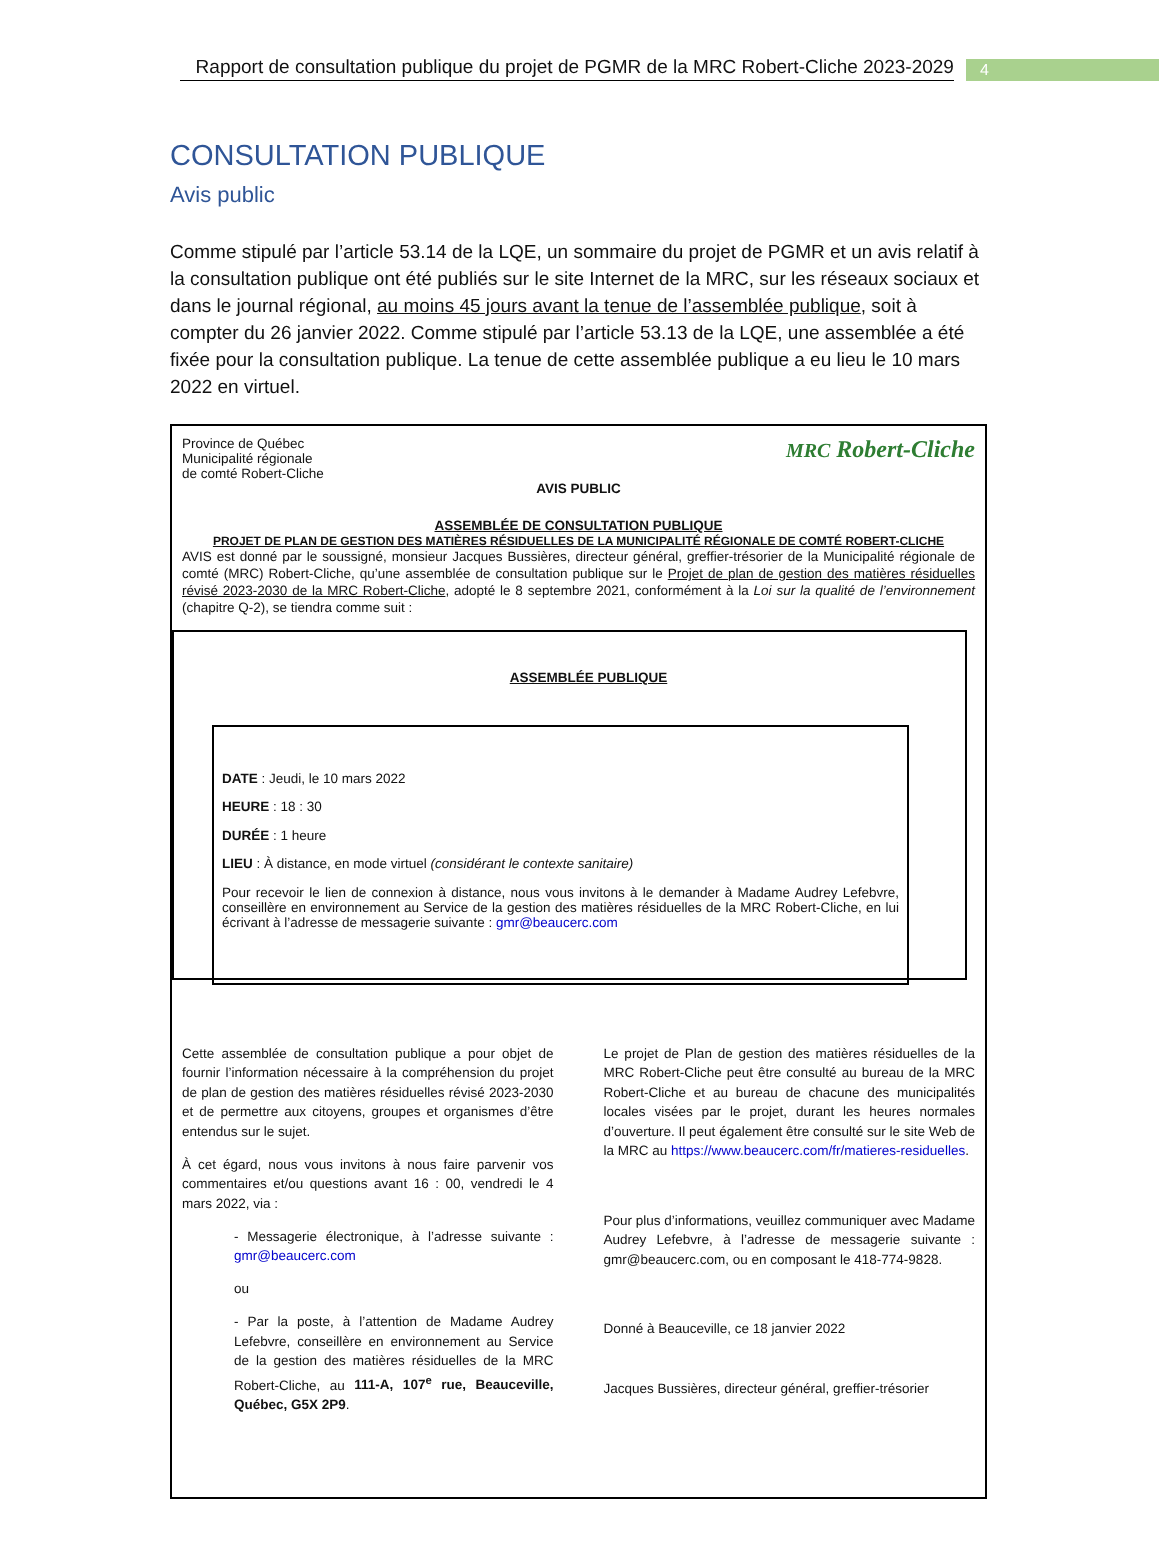Rapport de consultation publique du projet de PGMR de la MRC Robert-Cliche 2023-2029
4
CONSULTATION PUBLIQUE
Avis public
Comme stipulé par l’article 53.14 de la LQE, un sommaire du projet de PGMR et un avis relatif à la consultation publique ont été publiés sur le site Internet de la MRC, sur les réseaux sociaux et dans le journal régional, au moins 45 jours avant la tenue de l’assemblée publique, soit à compter du 26 janvier 2022. Comme stipulé par l’article 53.13 de la LQE, une assemblée a été fixée pour la consultation publique. La tenue de cette assemblée publique a eu lieu le 10 mars 2022 en virtuel.
Province de Québec
Municipalité régionale
de comté Robert-Cliche
MRC Robert-Cliche
AVIS PUBLIC
ASSEMBLÉE DE CONSULTATION PUBLIQUE
PROJET DE PLAN DE GESTION DES MATIÈRES RÉSIDUELLES DE LA MUNICIPALITÉ RÉGIONALE DE COMTÉ ROBERT-CLICHE
AVIS est donné par le soussigné, monsieur Jacques Bussières, directeur général, greffier-trésorier de la Municipalité régionale de comté (MRC) Robert-Cliche, qu’une assemblée de consultation publique sur le Projet de plan de gestion des matières résiduelles révisé 2023-2030 de la MRC Robert-Cliche, adopté le 8 septembre 2021, conformément à la Loi sur la qualité de l’environnement (chapitre Q-2), se tiendra comme suit :
ASSEMBLÉE PUBLIQUE
DATE : Jeudi, le 10 mars 2022
HEURE : 18 : 30
DURÉE : 1 heure
LIEU : À distance, en mode virtuel (considérant le contexte sanitaire)
Pour recevoir le lien de connexion à distance, nous vous invitons à le demander à Madame Audrey Lefebvre, conseillère en environnement au Service de la gestion des matières résiduelles de la MRC Robert-Cliche, en lui écrivant à l’adresse de messagerie suivante : gmr@beaucerc.com
Cette assemblée de consultation publique a pour objet de fournir l’information nécessaire à la compréhension du projet de plan de gestion des matières résiduelles révisé 2023-2030 et de permettre aux citoyens, groupes et organismes d’être entendus sur le sujet.
À cet égard, nous vous invitons à nous faire parvenir vos commentaires et/ou questions avant 16 : 00, vendredi le 4 mars 2022, via :
- Messagerie électronique, à l’adresse suivante : gmr@beaucerc.com
ou
- Par la poste, à l’attention de Madame Audrey Lefebvre, conseillère en environnement au Service de la gestion des matières résiduelles de la MRC Robert-Cliche, au 111-A, 107<sup>e</sup> rue, Beauceville, Québec, G5X 2P9.
Le projet de Plan de gestion des matières résiduelles de la MRC Robert-Cliche peut être consulté au bureau de la MRC Robert-Cliche et au bureau de chacune des municipalités locales visées par le projet, durant les heures normales d’ouverture. Il peut également être consulté sur le site Web de la MRC au https://www.beaucerc.com/fr/matieres-residuelles.
Pour plus d’informations, veuillez communiquer avec Madame Audrey Lefebvre, à l’adresse de messagerie suivante : gmr@beaucerc.com, ou en composant le 418-774-9828.
Donné à Beauceville, ce 18 janvier 2022
Jacques Bussières, directeur général, greffier-trésorier